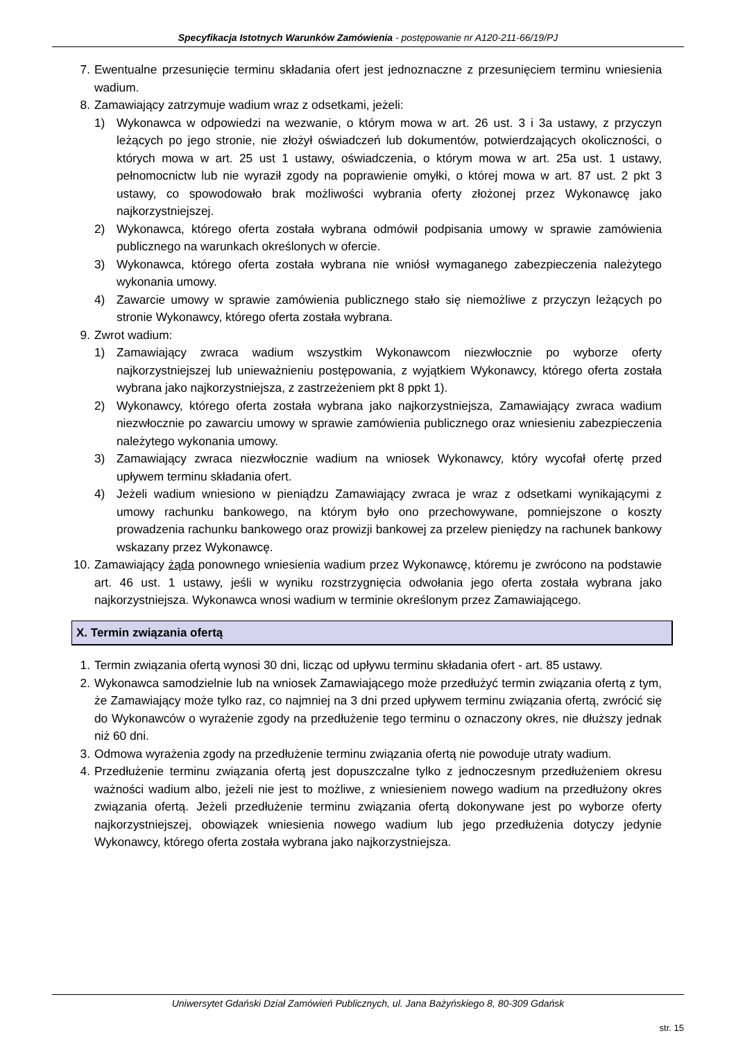Specyfikacja Istotnych Warunków Zamówienia - postępowanie nr A120-211-66/19/PJ
7. Ewentualne przesunięcie terminu składania ofert jest jednoznaczne z przesunięciem terminu wniesienia wadium.
8. Zamawiający zatrzymuje wadium wraz z odsetkami, jeżeli:
1) Wykonawca w odpowiedzi na wezwanie, o którym mowa w art. 26 ust. 3 i 3a ustawy, z przyczyn leżących po jego stronie, nie złożył oświadczeń lub dokumentów, potwierdzających okoliczności, o których mowa w art. 25 ust 1 ustawy, oświadczenia, o którym mowa w art. 25a ust. 1 ustawy, pełnomocnictw lub nie wyraził zgody na poprawienie omyłki, o której mowa w art. 87 ust. 2 pkt 3 ustawy, co spowodowało brak możliwości wybrania oferty złożonej przez Wykonawcę jako najkorzystniejszej.
2) Wykonawca, którego oferta została wybrana odmówił podpisania umowy w sprawie zamówienia publicznego na warunkach określonych w ofercie.
3) Wykonawca, którego oferta została wybrana nie wniósł wymaganego zabezpieczenia należytego wykonania umowy.
4) Zawarcie umowy w sprawie zamówienia publicznego stało się niemożliwe z przyczyn leżących po stronie Wykonawcy, którego oferta została wybrana.
9. Zwrot wadium:
1) Zamawiający zwraca wadium wszystkim Wykonawcom niezwłocznie po wyborze oferty najkorzystniejszej lub unieważnieniu postępowania, z wyjątkiem Wykonawcy, którego oferta została wybrana jako najkorzystniejsza, z zastrzeżeniem pkt 8 ppkt 1).
2) Wykonawcy, którego oferta została wybrana jako najkorzystniejsza, Zamawiający zwraca wadium niezwłocznie po zawarciu umowy w sprawie zamówienia publicznego oraz wniesieniu zabezpieczenia należytego wykonania umowy.
3) Zamawiający zwraca niezwłocznie wadium na wniosek Wykonawcy, który wycofał ofertę przed upływem terminu składania ofert.
4) Jeżeli wadium wniesiono w pieniądzu Zamawiający zwraca je wraz z odsetkami wynikającymi z umowy rachunku bankowego, na którym było ono przechowywane, pomniejszone o koszty prowadzenia rachunku bankowego oraz prowizji bankowej za przelew pieniędzy na rachunek bankowy wskazany przez Wykonawcę.
10. Zamawiający żąda ponownego wniesienia wadium przez Wykonawcę, któremu je zwrócono na podstawie art. 46 ust. 1 ustawy, jeśli w wyniku rozstrzygnięcia odwołania jego oferta została wybrana jako najkorzystniejsza. Wykonawca wnosi wadium w terminie określonym przez Zamawiającego.
X. Termin związania ofertą
1. Termin związania ofertą wynosi 30 dni, licząc od upływu terminu składania ofert - art. 85 ustawy.
2. Wykonawca samodzielnie lub na wniosek Zamawiającego może przedłużyć termin związania ofertą z tym, że Zamawiający może tylko raz, co najmniej na 3 dni przed upływem terminu związania ofertą, zwrócić się do Wykonawców o wyrażenie zgody na przedłużenie tego terminu o oznaczony okres, nie dłuższy jednak niż 60 dni.
3. Odmowa wyrażenia zgody na przedłużenie terminu związania ofertą nie powoduje utraty wadium.
4. Przedłużenie terminu związania ofertą jest dopuszczalne tylko z jednoczesnym przedłużeniem okresu ważności wadium albo, jeżeli nie jest to możliwe, z wniesieniem nowego wadium na przedłużony okres związania ofertą. Jeżeli przedłużenie terminu związania ofertą dokonywane jest po wyborze oferty najkorzystniejszej, obowiązek wniesienia nowego wadium lub jego przedłużenia dotyczy jedynie Wykonawcy, którego oferta została wybrana jako najkorzystniejsza.
Uniwersytet Gdański Dział Zamówień Publicznych, ul. Jana Bażyńskiego 8, 80-309 Gdańsk
str. 15